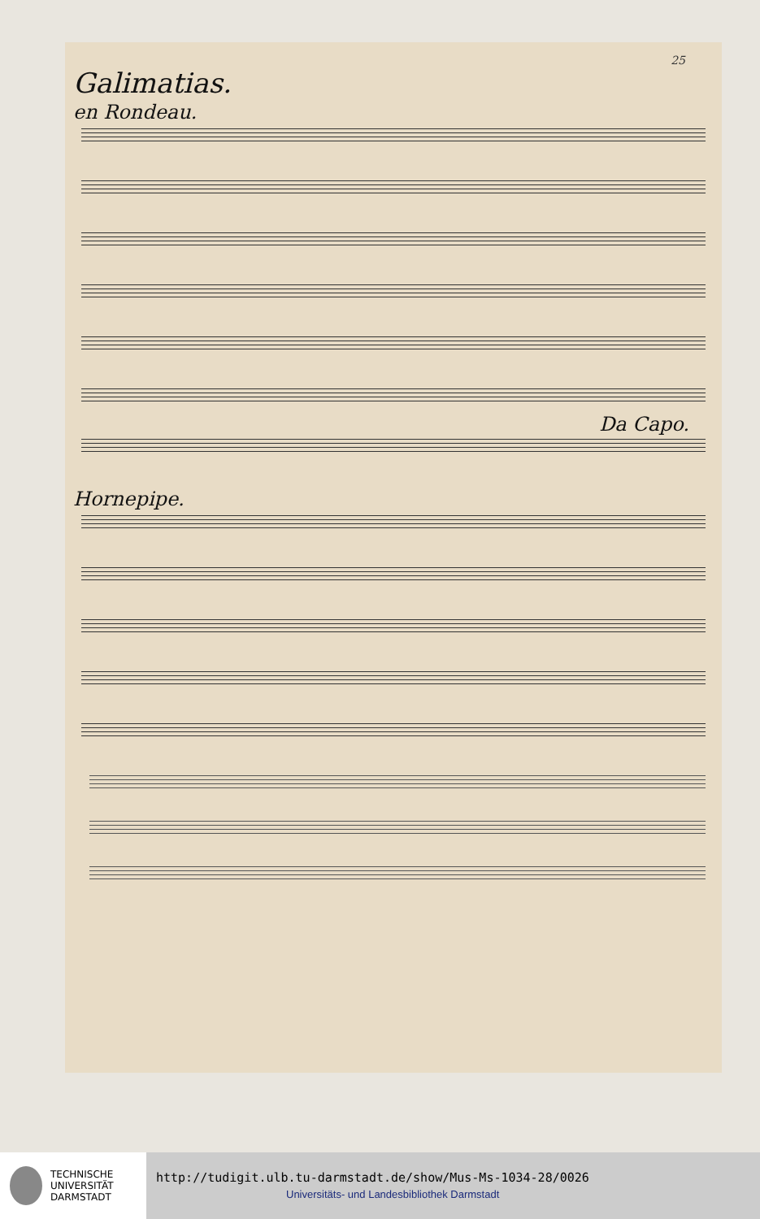25
Galimatias.
en Rondeau.
Da Capo.
Hornepipe.
TECHNISCHE
UNIVERSITÄT
DARMSTADT
http://tudigit.ulb.tu-darmstadt.de/show/Mus-Ms-1034-28/0026
Universitäts- und Landesbibliothek Darmstadt